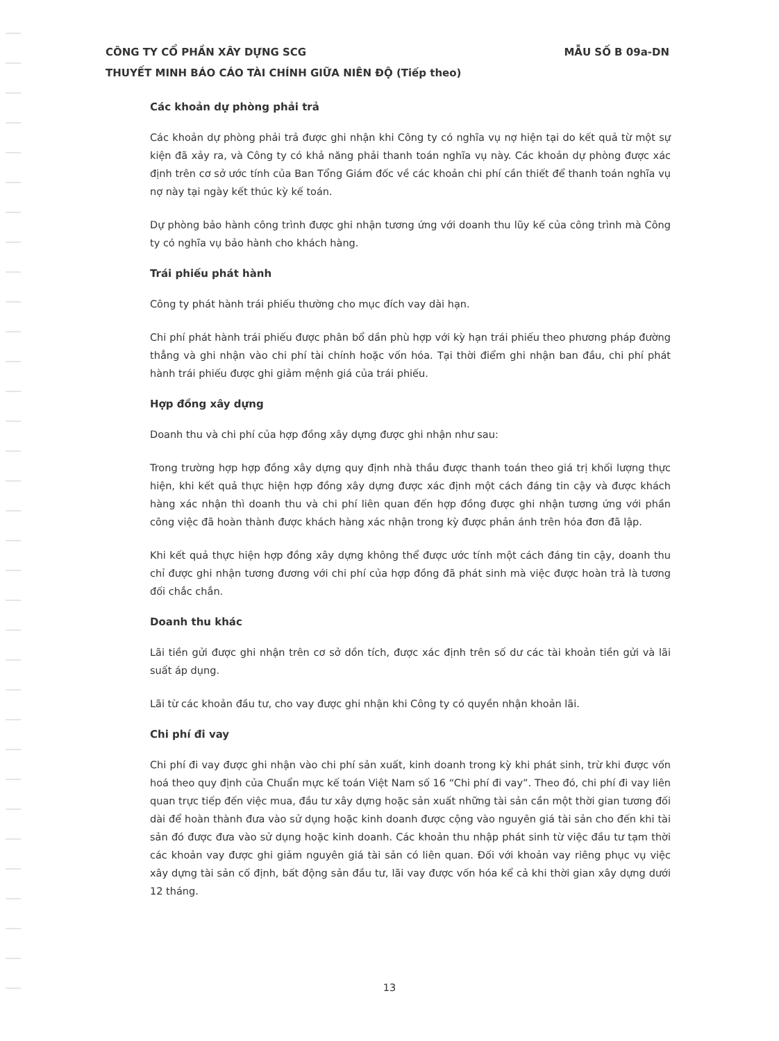CÔNG TY CỔ PHẦN XÂY DỰNG SCG MẪU SỐ B 09a-DN
THUYẾT MINH BÁO CÁO TÀI CHÍNH GIỮA NIÊN ĐỘ (Tiếp theo)
Các khoản dự phòng phải trả
Các khoản dự phòng phải trả được ghi nhận khi Công ty có nghĩa vụ nợ hiện tại do kết quả từ một sự kiện đã xảy ra, và Công ty có khả năng phải thanh toán nghĩa vụ này. Các khoản dự phòng được xác định trên cơ sở ước tính của Ban Tổng Giám đốc về các khoản chi phí cần thiết để thanh toán nghĩa vụ nợ này tại ngày kết thúc kỳ kế toán.
Dự phòng bảo hành công trình được ghi nhận tương ứng với doanh thu lũy kế của công trình mà Công ty có nghĩa vụ bảo hành cho khách hàng.
Trái phiếu phát hành
Công ty phát hành trái phiếu thường cho mục đích vay dài hạn.
Chi phí phát hành trái phiếu được phân bổ dần phù hợp với kỳ hạn trái phiếu theo phương pháp đường thẳng và ghi nhận vào chi phí tài chính hoặc vốn hóa. Tại thời điểm ghi nhận ban đầu, chi phí phát hành trái phiếu được ghi giảm mệnh giá của trái phiếu.
Hợp đồng xây dựng
Doanh thu và chi phí của hợp đồng xây dựng được ghi nhận như sau:
Trong trường hợp hợp đồng xây dựng quy định nhà thầu được thanh toán theo giá trị khối lượng thực hiện, khi kết quả thực hiện hợp đồng xây dựng được xác định một cách đáng tin cậy và được khách hàng xác nhận thì doanh thu và chi phí liên quan đến hợp đồng được ghi nhận tương ứng với phần công việc đã hoàn thành được khách hàng xác nhận trong kỳ được phản ánh trên hóa đơn đã lập.
Khi kết quả thực hiện hợp đồng xây dựng không thể được ước tính một cách đáng tin cậy, doanh thu chỉ được ghi nhận tương đương với chi phí của hợp đồng đã phát sinh mà việc được hoàn trả là tương đối chắc chắn.
Doanh thu khác
Lãi tiền gửi được ghi nhận trên cơ sở dồn tích, được xác định trên số dư các tài khoản tiền gửi và lãi suất áp dụng.
Lãi từ các khoản đầu tư, cho vay được ghi nhận khi Công ty có quyền nhận khoản lãi.
Chi phí đi vay
Chi phí đi vay được ghi nhận vào chi phí sản xuất, kinh doanh trong kỳ khi phát sinh, trừ khi được vốn hoá theo quy định của Chuẩn mực kế toán Việt Nam số 16 “Chi phí đi vay”. Theo đó, chi phí đi vay liên quan trực tiếp đến việc mua, đầu tư xây dựng hoặc sản xuất những tài sản cần một thời gian tương đối dài để hoàn thành đưa vào sử dụng hoặc kinh doanh được cộng vào nguyên giá tài sản cho đến khi tài sản đó được đưa vào sử dụng hoặc kinh doanh. Các khoản thu nhập phát sinh từ việc đầu tư tạm thời các khoản vay được ghi giảm nguyên giá tài sản có liên quan. Đối với khoản vay riêng phục vụ việc xây dựng tài sản cố định, bất động sản đầu tư, lãi vay được vốn hóa kể cả khi thời gian xây dựng dưới 12 tháng.
13